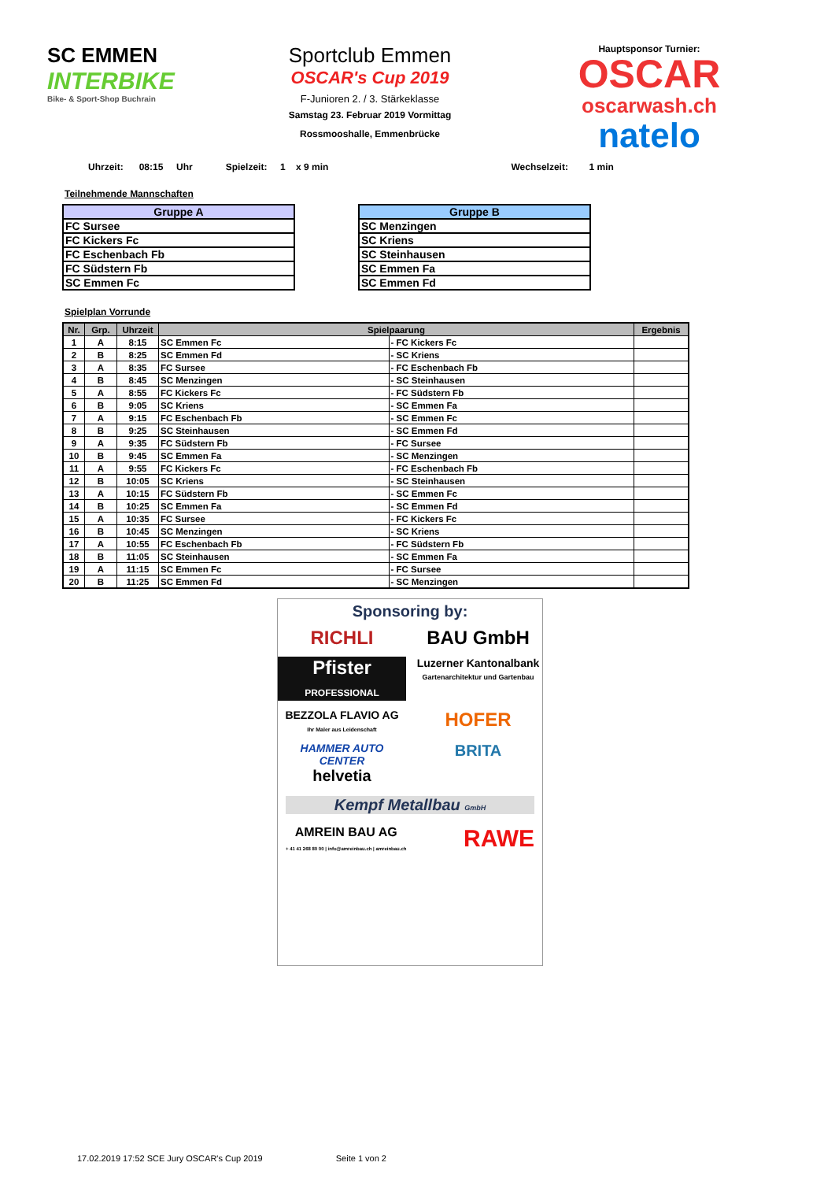SC EMMEN
INTERBIKE
Bike- & Sport-Shop Buchrain
Sportclub Emmen
OSCAR's Cup 2019
F-Junioren 2. / 3. Stärkeklasse
Samstag 23. Februar 2019 Vormittag
Rossmooshalle, Emmenbrücke
Hauptsponsor Turnier:
OSCAR
oscarwash.ch
natelo
Uhrzeit: 08:15 Uhr Spielzeit: 1 x 9 min Wechselzeit: 1 min
Teilnehmende Mannschaften
| Gruppe A |
| --- |
| FC Sursee |
| FC Kickers Fc |
| FC Eschenbach Fb |
| FC Südstern Fb |
| SC Emmen Fc |
| Gruppe B |
| --- |
| SC Menzingen |
| SC Kriens |
| SC Steinhausen |
| SC Emmen Fa |
| SC Emmen Fd |
Spielplan Vorrunde
| Nr. | Grp. | Uhrzeit | Spielpaarung | | Ergebnis |
| --- | --- | --- | --- | --- | --- |
| 1 | A | 8:15 | SC Emmen Fc | - FC Kickers Fc | |
| 2 | B | 8:25 | SC Emmen Fd | - SC Kriens | |
| 3 | A | 8:35 | FC Sursee | - FC Eschenbach Fb | |
| 4 | B | 8:45 | SC Menzingen | - SC Steinhausen | |
| 5 | A | 8:55 | FC Kickers Fc | - FC Südstern Fb | |
| 6 | B | 9:05 | SC Kriens | - SC Emmen Fa | |
| 7 | A | 9:15 | FC Eschenbach Fb | - SC Emmen Fc | |
| 8 | B | 9:25 | SC Steinhausen | - SC Emmen Fd | |
| 9 | A | 9:35 | FC Südstern Fb | - FC Sursee | |
| 10 | B | 9:45 | SC Emmen Fa | - SC Menzingen | |
| 11 | A | 9:55 | FC Kickers Fc | - FC Eschenbach Fb | |
| 12 | B | 10:05 | SC Kriens | - SC Steinhausen | |
| 13 | A | 10:15 | FC Südstern Fb | - SC Emmen Fc | |
| 14 | B | 10:25 | SC Emmen Fa | - SC Emmen Fd | |
| 15 | A | 10:35 | FC Sursee | - FC Kickers Fc | |
| 16 | B | 10:45 | SC Menzingen | - SC Kriens | |
| 17 | A | 10:55 | FC Eschenbach Fb | - FC Südstern Fb | |
| 18 | B | 11:05 | SC Steinhausen | - SC Emmen Fa | |
| 19 | A | 11:15 | SC Emmen Fc | - FC Sursee | |
| 20 | B | 11:25 | SC Emmen Fd | - SC Menzingen | |
Sponsoring by:
RICHLI
BAU GmbH
Pfister
PROFESSIONAL
Luzerner Kantonalbank
Gartenarchitektur und Gartenbau
BEZZOLA FLAVIO AG
Ihr Maler aus Leidenschaft
HOFER
HAMMER AUTO CENTER
helvetia
BRITA
Kempf Metallbau GmbH
AMREIN BAU AG
+ 41 41 268 80 00 | info@amreinbau.ch | amreinbau.ch
RAWE
17.02.2019 17:52 SCE Jury OSCAR's Cup 2019 Seite 1 von 2